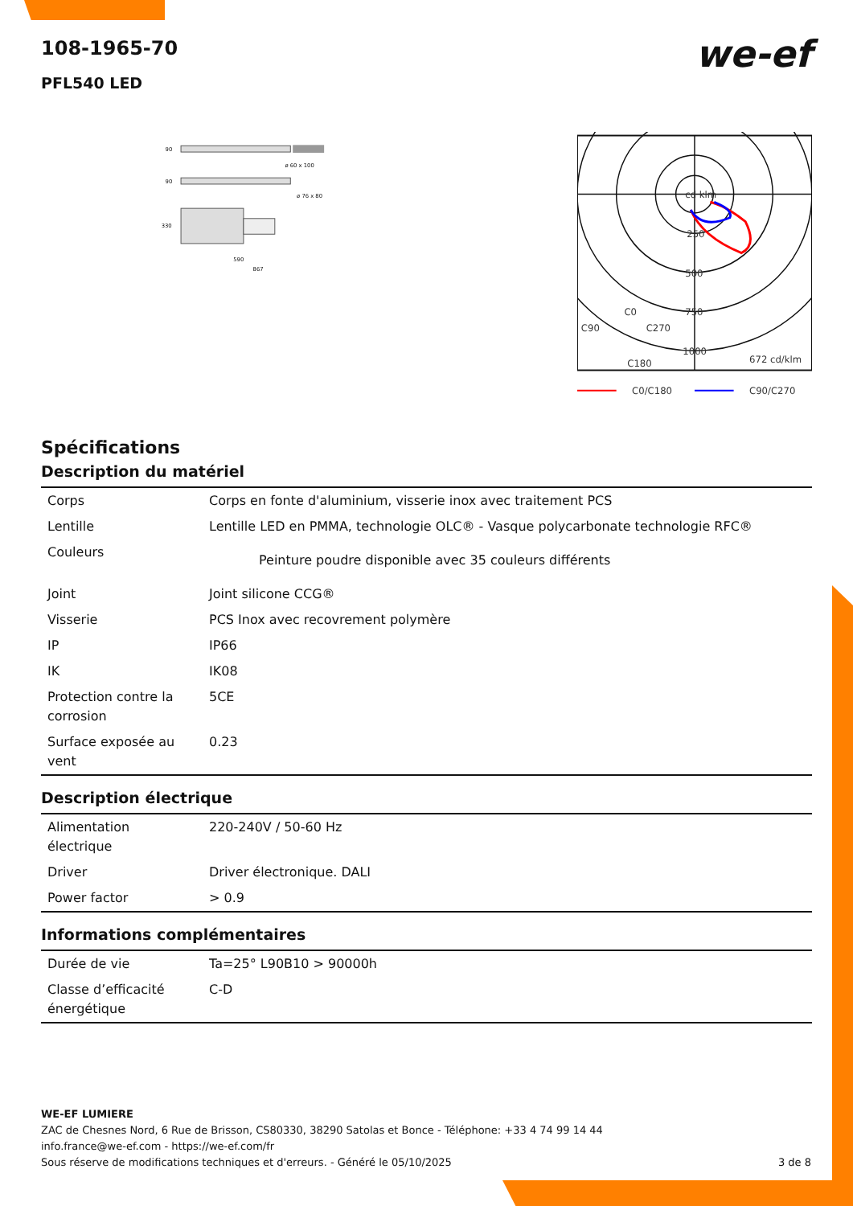we-ef
108-1965-70
PFL540 LED
90
90
330
590
867
ø 60 x 100
ø 76 x 80
cd klm
250
500
750
1000
C0
C90
C270
C180
672 cd/klm
C0/C180
C90/C270
Spécifications
Description du matériel
| Corps | Corps en fonte d'aluminium, visserie inox avec traitement PCS |
| Lentille | Lentille LED en PMMA, technologie OLC® - Vasque polycarbonate technologie RFC® |
| Couleurs | Peinture poudre disponible avec 35 couleurs différents |
| Joint | Joint silicone CCG® |
| Visserie | PCS Inox avec recovrement polymère |
| IP | IP66 |
| IK | IK08 |
| Protection contre la corrosion | 5CE |
| Surface exposée au vent | 0.23 |
Description électrique
| Alimentation électrique | 220-240V / 50-60 Hz |
| Driver | Driver électronique. DALI |
| Power factor | > 0.9 |
Informations complémentaires
| Durée de vie | Ta=25° L90B10 > 90000h |
| Classe d’efficacité énergétique | C-D |
WE-EF LUMIERE
ZAC de Chesnes Nord, 6 Rue de Brisson, CS80330, 38290 Satolas et Bonce - Téléphone: +33 4 74 99 14 44
info.france@we-ef.com - https://we-ef.com/fr
Sous réserve de modifications techniques et d'erreurs. - Généré le 05/10/2025 3 de 8